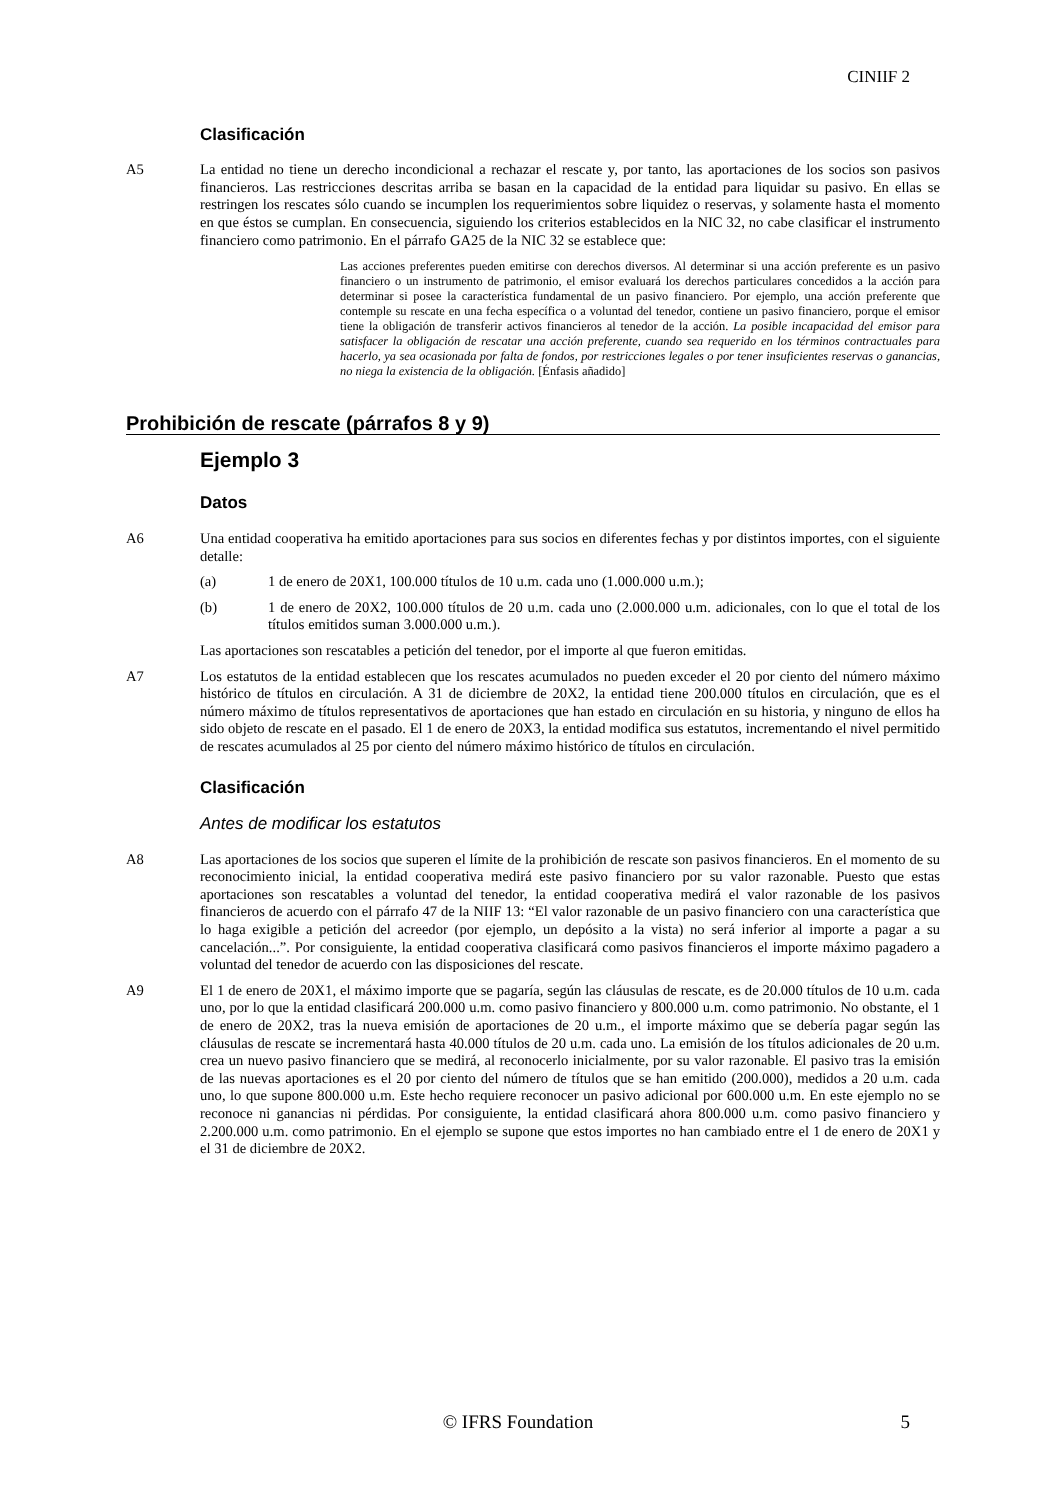CINIIF 2
Clasificación
A5 La entidad no tiene un derecho incondicional a rechazar el rescate y, por tanto, las aportaciones de los socios son pasivos financieros. Las restricciones descritas arriba se basan en la capacidad de la entidad para liquidar su pasivo. En ellas se restringen los rescates sólo cuando se incumplen los requerimientos sobre liquidez o reservas, y solamente hasta el momento en que éstos se cumplan. En consecuencia, siguiendo los criterios establecidos en la NIC 32, no cabe clasificar el instrumento financiero como patrimonio. En el párrafo GA25 de la NIC 32 se establece que:
Las acciones preferentes pueden emitirse con derechos diversos. Al determinar si una acción preferente es un pasivo financiero o un instrumento de patrimonio, el emisor evaluará los derechos particulares concedidos a la acción para determinar si posee la característica fundamental de un pasivo financiero. Por ejemplo, una acción preferente que contemple su rescate en una fecha específica o a voluntad del tenedor, contiene un pasivo financiero, porque el emisor tiene la obligación de transferir activos financieros al tenedor de la acción. La posible incapacidad del emisor para satisfacer la obligación de rescatar una acción preferente, cuando sea requerido en los términos contractuales para hacerlo, ya sea ocasionada por falta de fondos, por restricciones legales o por tener insuficientes reservas o ganancias, no niega la existencia de la obligación. [Énfasis añadido]
Prohibición de rescate (párrafos 8 y 9)
Ejemplo 3
Datos
A6 Una entidad cooperativa ha emitido aportaciones para sus socios en diferentes fechas y por distintos importes, con el siguiente detalle:
(a) 1 de enero de 20X1, 100.000 títulos de 10 u.m. cada uno (1.000.000 u.m.);
(b) 1 de enero de 20X2, 100.000 títulos de 20 u.m. cada uno (2.000.000 u.m. adicionales, con lo que el total de los títulos emitidos suman 3.000.000 u.m.).
Las aportaciones son rescatables a petición del tenedor, por el importe al que fueron emitidas.
A7 Los estatutos de la entidad establecen que los rescates acumulados no pueden exceder el 20 por ciento del número máximo histórico de títulos en circulación. A 31 de diciembre de 20X2, la entidad tiene 200.000 títulos en circulación, que es el número máximo de títulos representativos de aportaciones que han estado en circulación en su historia, y ninguno de ellos ha sido objeto de rescate en el pasado. El 1 de enero de 20X3, la entidad modifica sus estatutos, incrementando el nivel permitido de rescates acumulados al 25 por ciento del número máximo histórico de títulos en circulación.
Clasificación
Antes de modificar los estatutos
A8 Las aportaciones de los socios que superen el límite de la prohibición de rescate son pasivos financieros. En el momento de su reconocimiento inicial, la entidad cooperativa medirá este pasivo financiero por su valor razonable. Puesto que estas aportaciones son rescatables a voluntad del tenedor, la entidad cooperativa medirá el valor razonable de los pasivos financieros de acuerdo con el párrafo 47 de la NIIF 13: “El valor razonable de un pasivo financiero con una característica que lo haga exigible a petición del acreedor (por ejemplo, un depósito a la vista) no será inferior al importe a pagar a su cancelación...”. Por consiguiente, la entidad cooperativa clasificará como pasivos financieros el importe máximo pagadero a voluntad del tenedor de acuerdo con las disposiciones del rescate.
A9 El 1 de enero de 20X1, el máximo importe que se pagaría, según las cláusulas de rescate, es de 20.000 títulos de 10 u.m. cada uno, por lo que la entidad clasificará 200.000 u.m. como pasivo financiero y 800.000 u.m. como patrimonio. No obstante, el 1 de enero de 20X2, tras la nueva emisión de aportaciones de 20 u.m., el importe máximo que se debería pagar según las cláusulas de rescate se incrementará hasta 40.000 títulos de 20 u.m. cada uno. La emisión de los títulos adicionales de 20 u.m. crea un nuevo pasivo financiero que se medirá, al reconocerlo inicialmente, por su valor razonable. El pasivo tras la emisión de las nuevas aportaciones es el 20 por ciento del número de títulos que se han emitido (200.000), medidos a 20 u.m. cada uno, lo que supone 800.000 u.m. Este hecho requiere reconocer un pasivo adicional por 600.000 u.m. En este ejemplo no se reconoce ni ganancias ni pérdidas. Por consiguiente, la entidad clasificará ahora 800.000 u.m. como pasivo financiero y 2.200.000 u.m. como patrimonio. En el ejemplo se supone que estos importes no han cambiado entre el 1 de enero de 20X1 y el 31 de diciembre de 20X2.
© IFRS Foundation 5